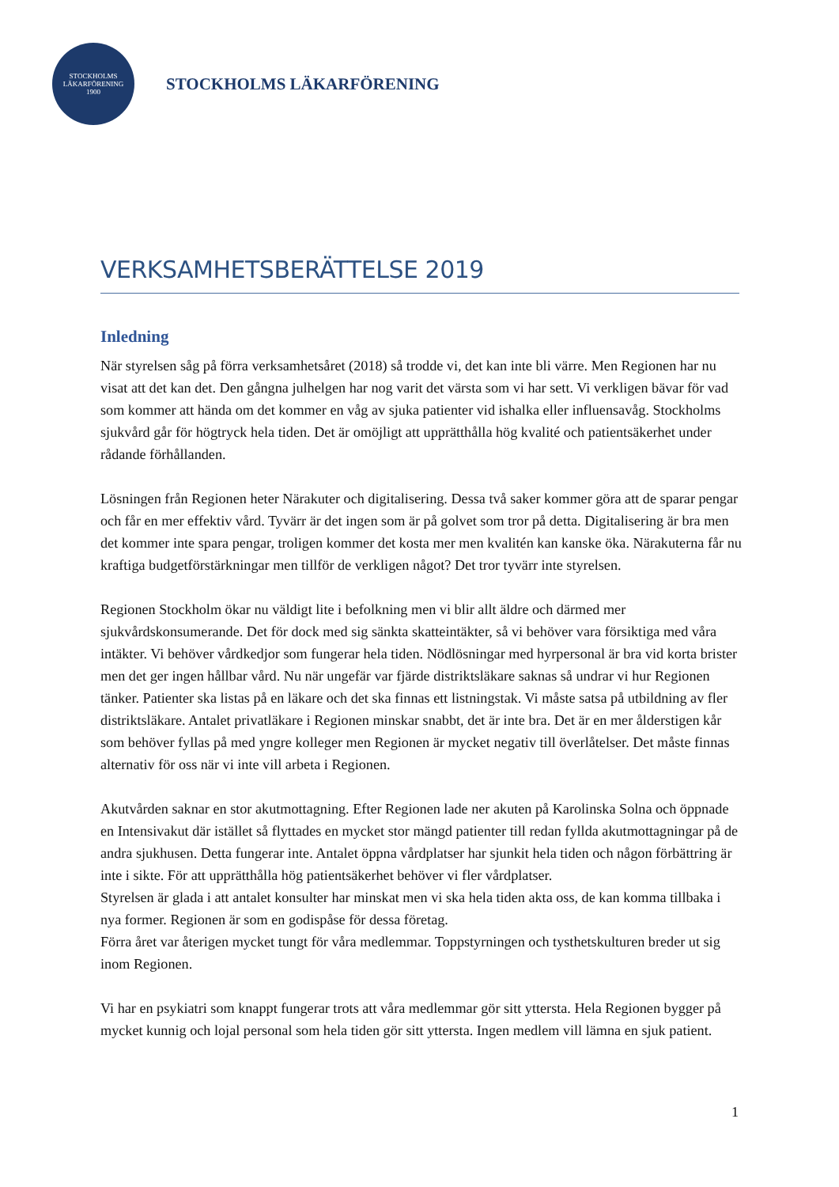STOCKHOLMS
LÄKARFÖRENING
1900
STOCKHOLMS LÄKARFÖRENING
VERKSAMHETSBERÄTTELSE 2019
Inledning
När styrelsen såg på förra verksamhetsåret (2018) så trodde vi, det kan inte bli värre. Men Regionen har nu visat att det kan det. Den gångna julhelgen har nog varit det värsta som vi har sett. Vi verkligen bävar för vad som kommer att hända om det kommer en våg av sjuka patienter vid ishalka eller influensavåg. Stockholms sjukvård går för högtryck hela tiden. Det är omöjligt att upprätthålla hög kvalité och patientsäkerhet under rådande förhållanden.
Lösningen från Regionen heter Närakuter och digitalisering. Dessa två saker kommer göra att de sparar pengar och får en mer effektiv vård. Tyvärr är det ingen som är på golvet som tror på detta. Digitalisering är bra men det kommer inte spara pengar, troligen kommer det kosta mer men kvalitén kan kanske öka. Närakuterna får nu kraftiga budgetförstärkningar men tillför de verkligen något? Det tror tyvärr inte styrelsen.
Regionen Stockholm ökar nu väldigt lite i befolkning men vi blir allt äldre och därmed mer sjukvårdskonsumerande. Det för dock med sig sänkta skatteintäkter, så vi behöver vara försiktiga med våra intäkter. Vi behöver vårdkedjor som fungerar hela tiden. Nödlösningar med hyrpersonal är bra vid korta brister men det ger ingen hållbar vård. Nu när ungefär var fjärde distriktsläkare saknas så undrar vi hur Regionen tänker. Patienter ska listas på en läkare och det ska finnas ett listningstak. Vi måste satsa på utbildning av fler distriktsläkare. Antalet privatläkare i Regionen minskar snabbt, det är inte bra. Det är en mer ålderstigen kår som behöver fyllas på med yngre kolleger men Regionen är mycket negativ till överlåtelser. Det måste finnas alternativ för oss när vi inte vill arbeta i Regionen.
Akutvården saknar en stor akutmottagning. Efter Regionen lade ner akuten på Karolinska Solna och öppnade en Intensivakut där istället så flyttades en mycket stor mängd patienter till redan fyllda akutmottagningar på de andra sjukhusen. Detta fungerar inte. Antalet öppna vårdplatser har sjunkit hela tiden och någon förbättring är inte i sikte. För att upprätthålla hög patientsäkerhet behöver vi fler vårdplatser.
Styrelsen är glada i att antalet konsulter har minskat men vi ska hela tiden akta oss, de kan komma tillbaka i nya former. Regionen är som en godispåse för dessa företag.
Förra året var återigen mycket tungt för våra medlemmar. Toppstyrningen och tysthetskulturen breder ut sig inom Regionen.
Vi har en psykiatri som knappt fungerar trots att våra medlemmar gör sitt yttersta. Hela Regionen bygger på mycket kunnig och lojal personal som hela tiden gör sitt yttersta. Ingen medlem vill lämna en sjuk patient.
1